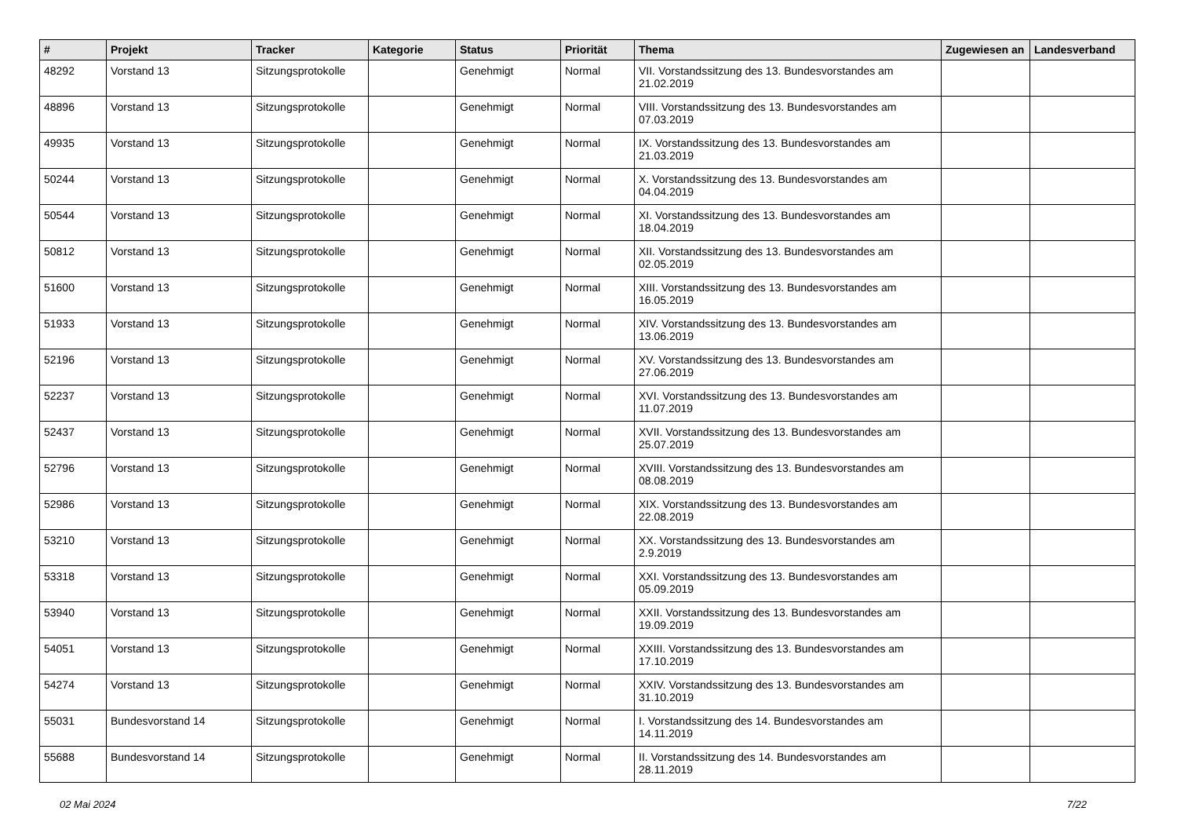| # | Projekt | Tracker | Kategorie | Status | Priorität | Thema | Zugewiesen an | Landesverband |
| --- | --- | --- | --- | --- | --- | --- | --- | --- |
| 48292 | Vorstand 13 | Sitzungsprotokolle | | Genehmigt | Normal | VII. Vorstandssitzung des 13. Bundesvorstandes am 21.02.2019 | | |
| 48896 | Vorstand 13 | Sitzungsprotokolle | | Genehmigt | Normal | VIII. Vorstandssitzung des 13. Bundesvorstandes am 07.03.2019 | | |
| 49935 | Vorstand 13 | Sitzungsprotokolle | | Genehmigt | Normal | IX. Vorstandssitzung des 13. Bundesvorstandes am 21.03.2019 | | |
| 50244 | Vorstand 13 | Sitzungsprotokolle | | Genehmigt | Normal | X. Vorstandssitzung des 13. Bundesvorstandes am 04.04.2019 | | |
| 50544 | Vorstand 13 | Sitzungsprotokolle | | Genehmigt | Normal | XI. Vorstandssitzung des 13. Bundesvorstandes am 18.04.2019 | | |
| 50812 | Vorstand 13 | Sitzungsprotokolle | | Genehmigt | Normal | XII. Vorstandssitzung des 13. Bundesvorstandes am 02.05.2019 | | |
| 51600 | Vorstand 13 | Sitzungsprotokolle | | Genehmigt | Normal | XIII. Vorstandssitzung des 13. Bundesvorstandes am 16.05.2019 | | |
| 51933 | Vorstand 13 | Sitzungsprotokolle | | Genehmigt | Normal | XIV. Vorstandssitzung des 13. Bundesvorstandes am 13.06.2019 | | |
| 52196 | Vorstand 13 | Sitzungsprotokolle | | Genehmigt | Normal | XV. Vorstandssitzung des 13. Bundesvorstandes am 27.06.2019 | | |
| 52237 | Vorstand 13 | Sitzungsprotokolle | | Genehmigt | Normal | XVI. Vorstandssitzung des 13. Bundesvorstandes am 11.07.2019 | | |
| 52437 | Vorstand 13 | Sitzungsprotokolle | | Genehmigt | Normal | XVII. Vorstandssitzung des 13. Bundesvorstandes am 25.07.2019 | | |
| 52796 | Vorstand 13 | Sitzungsprotokolle | | Genehmigt | Normal | XVIII. Vorstandssitzung des 13. Bundesvorstandes am 08.08.2019 | | |
| 52986 | Vorstand 13 | Sitzungsprotokolle | | Genehmigt | Normal | XIX. Vorstandssitzung des 13. Bundesvorstandes am 22.08.2019 | | |
| 53210 | Vorstand 13 | Sitzungsprotokolle | | Genehmigt | Normal | XX. Vorstandssitzung des 13. Bundesvorstandes am 2.9.2019 | | |
| 53318 | Vorstand 13 | Sitzungsprotokolle | | Genehmigt | Normal | XXI. Vorstandssitzung des 13. Bundesvorstandes am 05.09.2019 | | |
| 53940 | Vorstand 13 | Sitzungsprotokolle | | Genehmigt | Normal | XXII. Vorstandssitzung des 13. Bundesvorstandes am 19.09.2019 | | |
| 54051 | Vorstand 13 | Sitzungsprotokolle | | Genehmigt | Normal | XXIII. Vorstandssitzung des 13. Bundesvorstandes am 17.10.2019 | | |
| 54274 | Vorstand 13 | Sitzungsprotokolle | | Genehmigt | Normal | XXIV. Vorstandssitzung des 13. Bundesvorstandes am 31.10.2019 | | |
| 55031 | Bundesvorstand 14 | Sitzungsprotokolle | | Genehmigt | Normal | I. Vorstandssitzung des 14. Bundesvorstandes am 14.11.2019 | | |
| 55688 | Bundesvorstand 14 | Sitzungsprotokolle | | Genehmigt | Normal | II. Vorstandssitzung des 14. Bundesvorstandes am 28.11.2019 | | |
02 Mai 2024 7/22